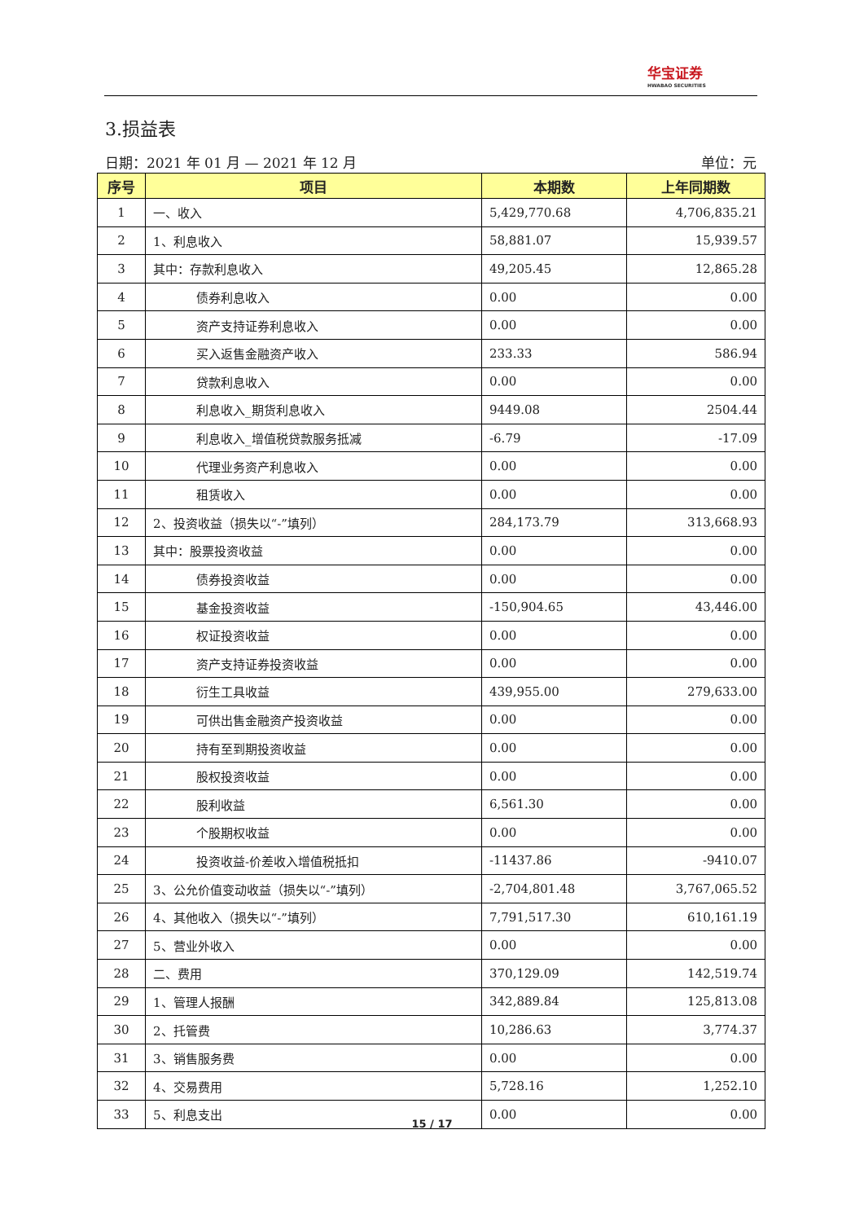华宝证券
HWABAO SECURITIES
3.损益表
日期：2021 年 01 月 — 2021 年 12 月 单位：元
| 序号 | 项目 | 本期数 | 上年同期数 |
| --- | --- | --- | --- |
| 1 | 一、收入 | 5,429,770.68 | 4,706,835.21 |
| 2 | 1、利息收入 | 58,881.07 | 15,939.57 |
| 3 | 其中：存款利息收入 | 49,205.45 | 12,865.28 |
| 4 | 债券利息收入 | 0.00 | 0.00 |
| 5 | 资产支持证券利息收入 | 0.00 | 0.00 |
| 6 | 买入返售金融资产收入 | 233.33 | 586.94 |
| 7 | 贷款利息收入 | 0.00 | 0.00 |
| 8 | 利息收入_期货利息收入 | 9449.08 | 2504.44 |
| 9 | 利息收入_增值税贷款服务抵减 | -6.79 | -17.09 |
| 10 | 代理业务资产利息收入 | 0.00 | 0.00 |
| 11 | 租赁收入 | 0.00 | 0.00 |
| 12 | 2、投资收益（损失以“-”填列） | 284,173.79 | 313,668.93 |
| 13 | 其中：股票投资收益 | 0.00 | 0.00 |
| 14 | 债券投资收益 | 0.00 | 0.00 |
| 15 | 基金投资收益 | -150,904.65 | 43,446.00 |
| 16 | 权证投资收益 | 0.00 | 0.00 |
| 17 | 资产支持证券投资收益 | 0.00 | 0.00 |
| 18 | 衍生工具收益 | 439,955.00 | 279,633.00 |
| 19 | 可供出售金融资产投资收益 | 0.00 | 0.00 |
| 20 | 持有至到期投资收益 | 0.00 | 0.00 |
| 21 | 股权投资收益 | 0.00 | 0.00 |
| 22 | 股利收益 | 6,561.30 | 0.00 |
| 23 | 个股期权收益 | 0.00 | 0.00 |
| 24 | 投资收益-价差收入增值税抵扣 | -11437.86 | -9410.07 |
| 25 | 3、公允价值变动收益（损失以“-”填列） | -2,704,801.48 | 3,767,065.52 |
| 26 | 4、其他收入（损失以“-”填列） | 7,791,517.30 | 610,161.19 |
| 27 | 5、营业外收入 | 0.00 | 0.00 |
| 28 | 二、费用 | 370,129.09 | 142,519.74 |
| 29 | 1、管理人报酬 | 342,889.84 | 125,813.08 |
| 30 | 2、托管费 | 10,286.63 | 3,774.37 |
| 31 | 3、销售服务费 | 0.00 | 0.00 |
| 32 | 4、交易费用 | 5,728.16 | 1,252.10 |
| 33 | 5、利息支出 | 0.00 | 0.00 |
15 / 17